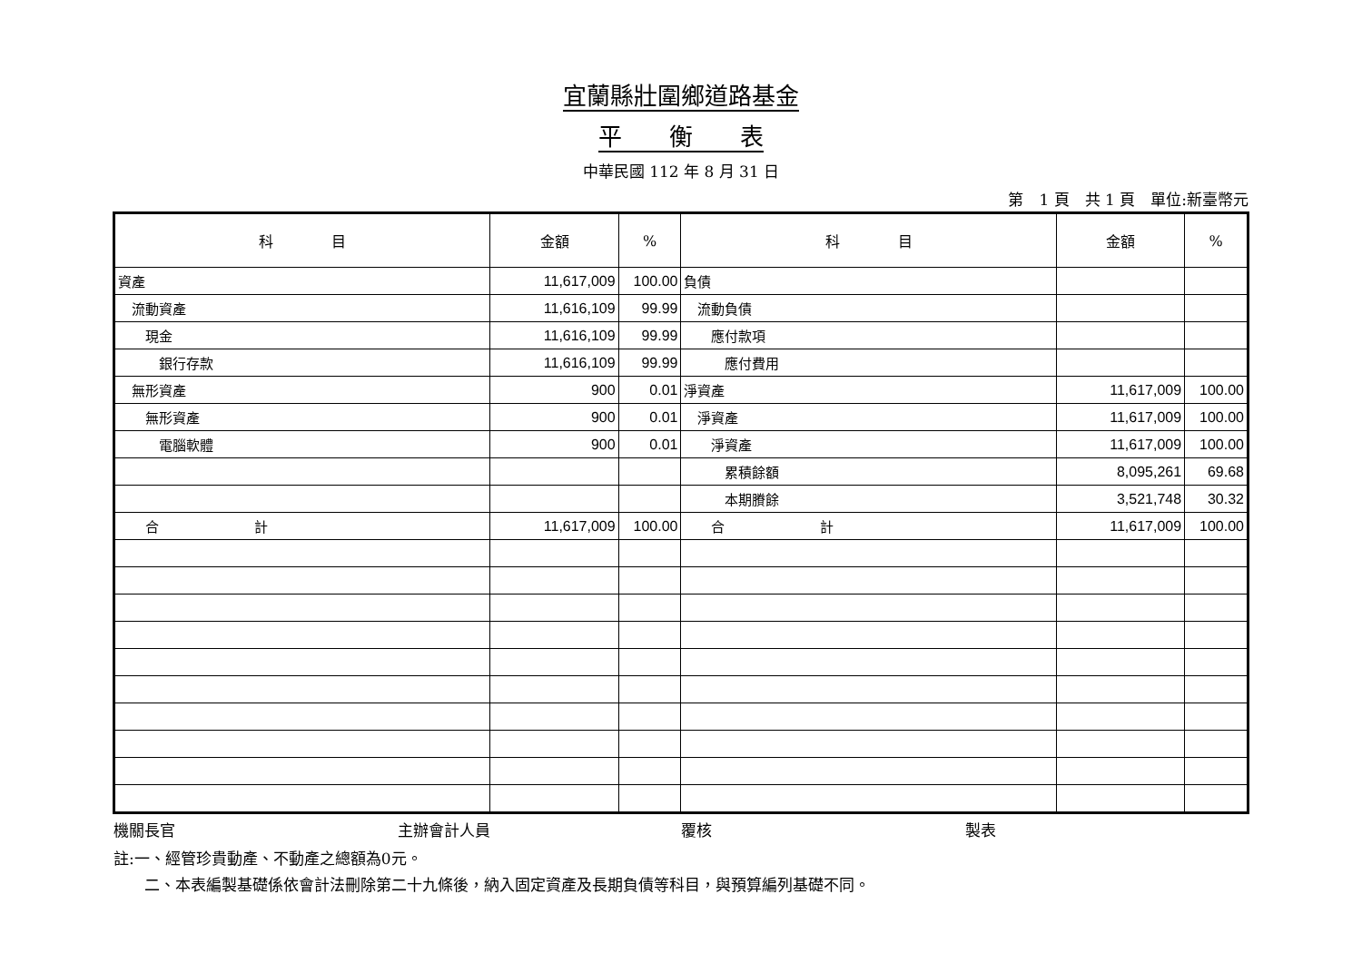宜蘭縣壯圍鄉道路基金
平　　衡　　表
中華民國 112 年 8 月 31 日
第　1 頁　共 1 頁　單位:新臺幣元
| 科 目 | 金額 | % | 科 目 | 金額 | % |
| --- | --- | --- | --- | --- | --- |
| 資產 | 11,617,009 | 100.00 | 負債 | | |
| 流動資產 | 11,616,109 | 99.99 | 流動負債 | | |
| 現金 | 11,616,109 | 99.99 | 應付款項 | | |
| 銀行存款 | 11,616,109 | 99.99 | 應付費用 | | |
| 無形資產 | 900 | 0.01 | 淨資產 | 11,617,009 | 100.00 |
| 無形資產 | 900 | 0.01 | 淨資產 | 11,617,009 | 100.00 |
| 電腦軟體 | 900 | 0.01 | 淨資產 | 11,617,009 | 100.00 |
| | | | 累積餘額 | 8,095,261 | 69.68 |
| | | | 本期賸餘 | 3,521,748 | 30.32 |
| 合 計 | 11,617,009 | 100.00 | 合 計 | 11,617,009 | 100.00 |
機關長官 主辦會計人員 覆核 製表
註:一、經管珍貴動產、不動產之總額為0元。
　　二、本表編製基礎係依會計法刪除第二十九條後，納入固定資產及長期負債等科目，與預算編列基礎不同。